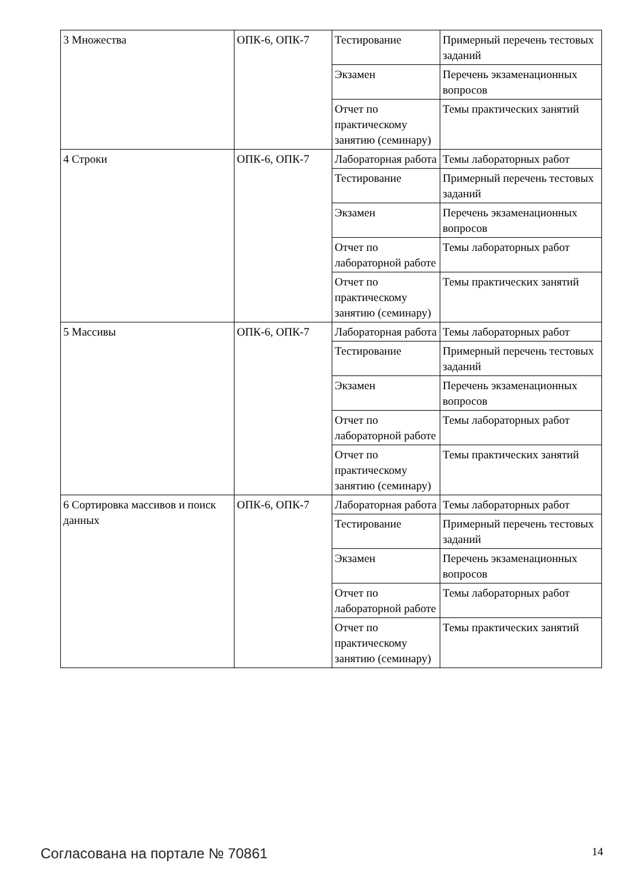| 3 Множества | ОПК-6, ОПК-7 | Тестирование | Примерный перечень тестовых заданий |
| | | Экзамен | Перечень экзаменационных вопросов |
| | | Отчет по практическому занятию (семинару) | Темы практических занятий |
| 4 Строки | ОПК-6, ОПК-7 | Лабораторная работа | Темы лабораторных работ |
| | | Тестирование | Примерный перечень тестовых заданий |
| | | Экзамен | Перечень экзаменационных вопросов |
| | | Отчет по лабораторной работе | Темы лабораторных работ |
| | | Отчет по практическому занятию (семинару) | Темы практических занятий |
| 5 Массивы | ОПК-6, ОПК-7 | Лабораторная работа | Темы лабораторных работ |
| | | Тестирование | Примерный перечень тестовых заданий |
| | | Экзамен | Перечень экзаменационных вопросов |
| | | Отчет по лабораторной работе | Темы лабораторных работ |
| | | Отчет по практическому занятию (семинару) | Темы практических занятий |
| 6 Сортировка массивов и поиск данных | ОПК-6, ОПК-7 | Лабораторная работа | Темы лабораторных работ |
| | | Тестирование | Примерный перечень тестовых заданий |
| | | Экзамен | Перечень экзаменационных вопросов |
| | | Отчет по лабораторной работе | Темы лабораторных работ |
| | | Отчет по практическому занятию (семинару) | Темы практических занятий |
Согласована на портале № 70861 14